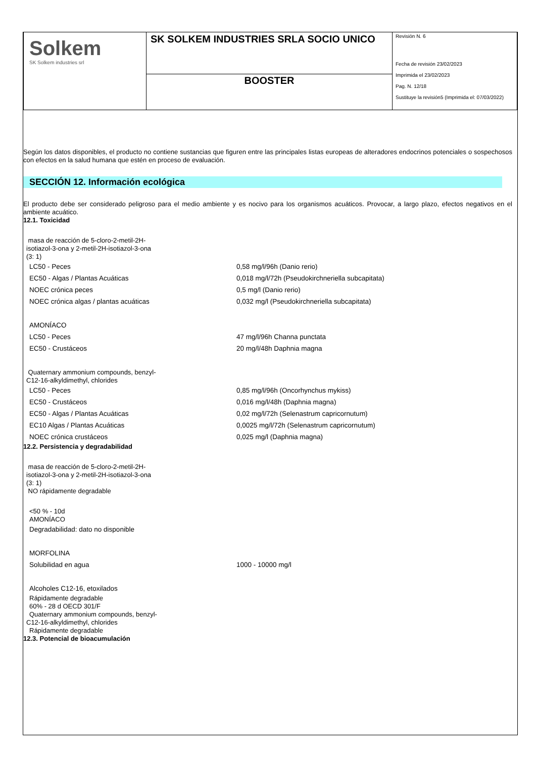| Solkem SK Solkem industries srl | SK SOLKEM INDUSTRIES SRLA SOCIO UNICO | Revisión N. 6 Fecha de revisión 23/02/2023 Imprimida el 23/02/2023 Pag. N. 12/18 Sustituye la revisión5 (Imprimida el: 07/03/2022) |
| | BOOSTER | |
Según los datos disponibles, el producto no contiene sustancias que figuren entre las principales listas europeas de alteradores endocrinos potenciales o sospechosos con efectos en la salud humana que estén en proceso de evaluación.
SECCIÓN 12. Información ecológica
El producto debe ser considerado peligroso para el medio ambiente y es nocivo para los organismos acuáticos. Provocar, a largo plazo, efectos negativos en el ambiente acuático.
12.1. Toxicidad
masa de reacción de 5-cloro-2-metil-2H-
isotiazol-3-ona y 2-metil-2H-isotiazol-3-ona
(3: 1)
| LC50 - Peces | 0,58 mg/l/96h (Danio rerio) |
| EC50 - Algas / Plantas Acuáticas | 0,018 mg/l/72h (Pseudokirchneriella subcapitata) |
| NOEC crónica peces | 0,5 mg/l (Danio rerio) |
| NOEC crónica algas / plantas acuáticas | 0,032 mg/l (Pseudokirchneriella subcapitata) |
| AMONÍACO | |
| LC50 - Peces | 47 mg/l/96h Channa punctata |
| EC50 - Crustáceos | 20 mg/l/48h Daphnia magna |
Quaternary ammonium compounds, benzyl-
C12-16-alkyldimethyl, chlorides
| LC50 - Peces | 0,85 mg/l/96h (Oncorhynchus mykiss) |
| EC50 - Crustáceos | 0,016 mg/l/48h (Daphnia magna) |
| EC50 - Algas / Plantas Acuáticas | 0,02 mg/l/72h (Selenastrum capricornutum) |
| EC10 Algas / Plantas Acuáticas | 0,0025 mg/l/72h (Selenastrum capricornutum) |
| NOEC crónica crustáceos | 0,025 mg/l (Daphnia magna) |
12.2. Persistencia y degradabilidad
masa de reacción de 5-cloro-2-metil-2H-
isotiazol-3-ona y 2-metil-2H-isotiazol-3-ona
(3: 1)
NO rápidamente degradable
<50 % - 10d
AMONÍACO
| Degradabilidad: dato no disponible | |
| MORFOLINA | |
| Solubilidad en agua | 1000 - 10000 mg/l |
| Alcoholes C12-16, etoxilados | |
Rápidamente degradable
60% - 28 d OECD 301/F
Quaternary ammonium compounds, benzyl-
C12-16-alkyldimethyl, chlorides
Rápidamente degradable
12.3. Potencial de bioacumulación